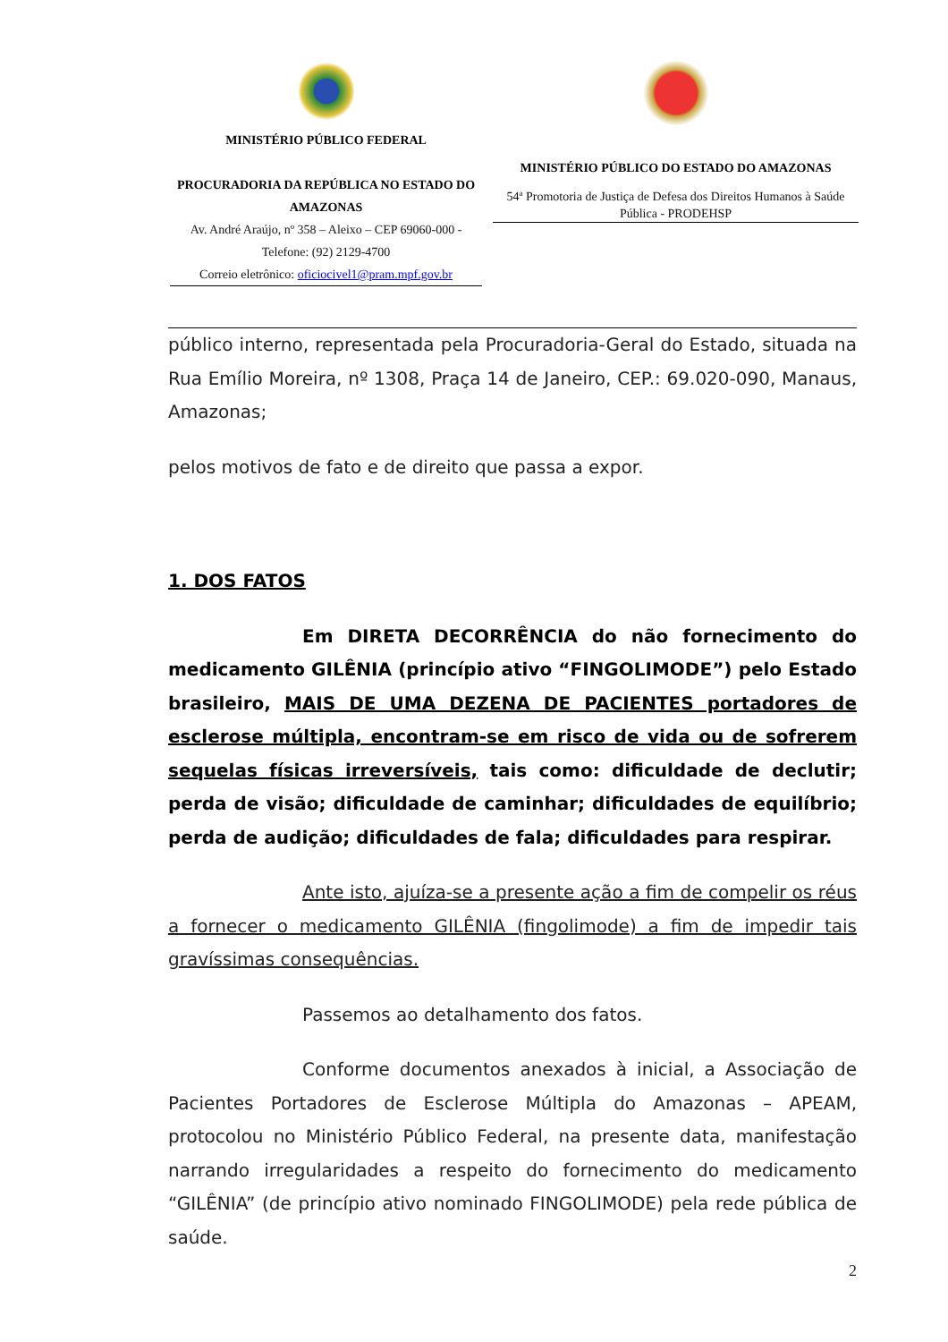MINISTÉRIO PÚBLICO FEDERAL
PROCURADORIA DA REPÚBLICA NO ESTADO DO AMAZONAS
Av. André Araújo, nº 358 – Aleixo – CEP 69060-000 - Telefone: (92) 2129-4700
Correio eletrônico: oficiocivel1@pram.mpf.gov.br
MINISTÉRIO PÚBLICO DO ESTADO DO AMAZONAS
54ª Promotoria de Justiça de Defesa dos Direitos Humanos à Saúde Pública - PRODEHSP
público interno, representada pela Procuradoria-Geral do Estado, situada na Rua Emílio Moreira, nº 1308, Praça 14 de Janeiro, CEP.: 69.020-090, Manaus, Amazonas;
pelos motivos de fato e de direito que passa a expor.
1. DOS FATOS
Em DIRETA DECORRÊNCIA do não fornecimento do medicamento GILÊNIA (princípio ativo “FINGOLIMODE”) pelo Estado brasileiro, MAIS DE UMA DEZENA DE PACIENTES portadores de esclerose múltipla, encontram-se em risco de vida ou de sofrerem sequelas físicas irreversíveis, tais como: dificuldade de declutir; perda de visão; dificuldade de caminhar; dificuldades de equilíbrio; perda de audição; dificuldades de fala; dificuldades para respirar.
Ante isto, ajuíza-se a presente ação a fim de compelir os réus a fornecer o medicamento GILÊNIA (fingolimode) a fim de impedir tais gravíssimas consequências.
Passemos ao detalhamento dos fatos.
Conforme documentos anexados à inicial, a Associação de Pacientes Portadores de Esclerose Múltipla do Amazonas – APEAM, protocolou no Ministério Público Federal, na presente data, manifestação narrando irregularidades a respeito do fornecimento do medicamento “GILÊNIA” (de princípio ativo nominado FINGOLIMODE) pela rede pública de saúde.
2